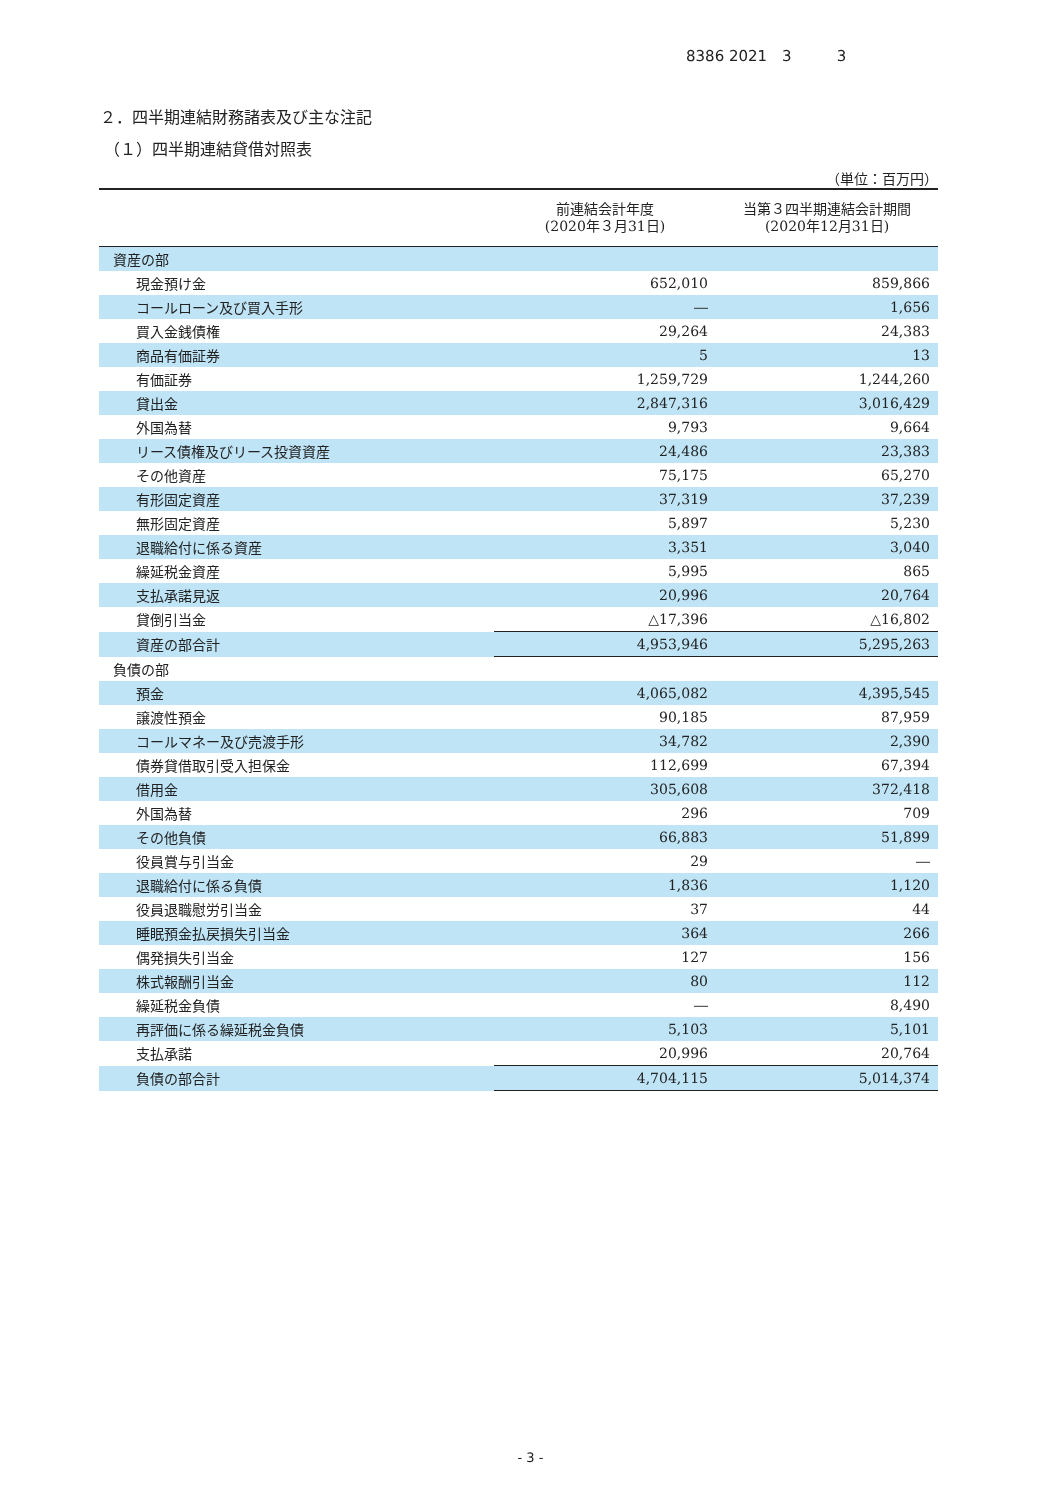8386 2021　3　　　3
２．四半期連結財務諸表及び主な注記
（１）四半期連結貸借対照表
（単位：百万円）
| | 前連結会計年度 (2020年３月31日) | 当第３四半期連結会計期間 (2020年12月31日) |
| --- | --- | --- |
| 資産の部 | | |
| 現金預け金 | 652,010 | 859,866 |
| コールローン及び買入手形 | ― | 1,656 |
| 買入金銭債権 | 29,264 | 24,383 |
| 商品有価証券 | 5 | 13 |
| 有価証券 | 1,259,729 | 1,244,260 |
| 貸出金 | 2,847,316 | 3,016,429 |
| 外国為替 | 9,793 | 9,664 |
| リース債権及びリース投資資産 | 24,486 | 23,383 |
| その他資産 | 75,175 | 65,270 |
| 有形固定資産 | 37,319 | 37,239 |
| 無形固定資産 | 5,897 | 5,230 |
| 退職給付に係る資産 | 3,351 | 3,040 |
| 繰延税金資産 | 5,995 | 865 |
| 支払承諾見返 | 20,996 | 20,764 |
| 貸倒引当金 | △17,396 | △16,802 |
| 資産の部合計 | 4,953,946 | 5,295,263 |
| 負債の部 | | |
| 預金 | 4,065,082 | 4,395,545 |
| 譲渡性預金 | 90,185 | 87,959 |
| コールマネー及び売渡手形 | 34,782 | 2,390 |
| 債券貸借取引受入担保金 | 112,699 | 67,394 |
| 借用金 | 305,608 | 372,418 |
| 外国為替 | 296 | 709 |
| その他負債 | 66,883 | 51,899 |
| 役員賞与引当金 | 29 | ― |
| 退職給付に係る負債 | 1,836 | 1,120 |
| 役員退職慰労引当金 | 37 | 44 |
| 睡眠預金払戻損失引当金 | 364 | 266 |
| 偶発損失引当金 | 127 | 156 |
| 株式報酬引当金 | 80 | 112 |
| 繰延税金負債 | ― | 8,490 |
| 再評価に係る繰延税金負債 | 5,103 | 5,101 |
| 支払承諾 | 20,996 | 20,764 |
| 負債の部合計 | 4,704,115 | 5,014,374 |
- 3 -